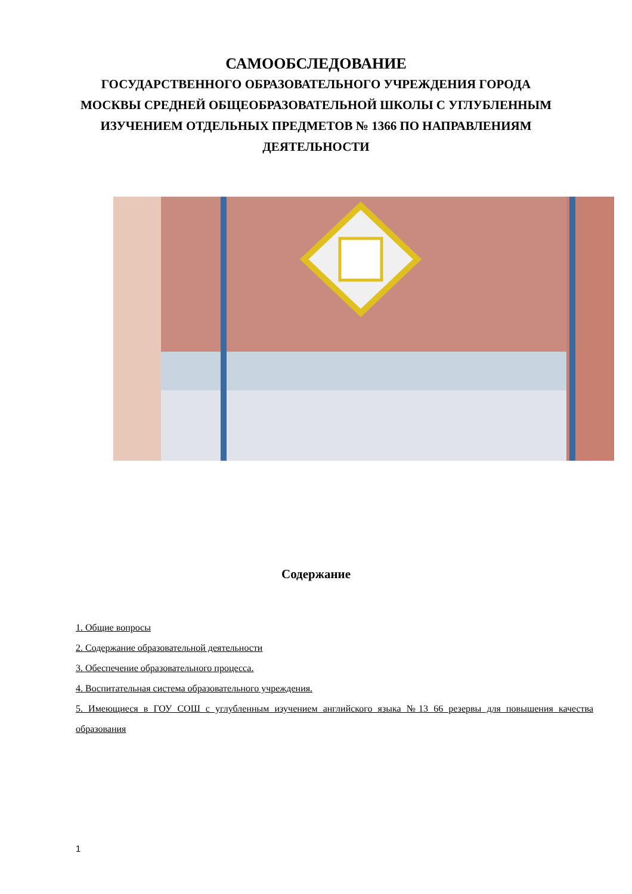САМООБСЛЕДОВАНИЕ
ГОСУДАРСТВЕННОГО ОБРАЗОВАТЕЛЬНОГО УЧРЕЖДЕНИЯ ГОРОДА МОСКВЫ СРЕДНЕЙ ОБЩЕОБРАЗОВАТЕЛЬНОЙ ШКОЛЫ С УГЛУБЛЕННЫМ ИЗУЧЕНИЕМ ОТДЕЛЬНЫХ ПРЕДМЕТОВ № 1366 ПО НАПРАВЛЕНИЯМ ДЕЯТЕЛЬНОСТИ
Содержание
1. Общие вопросы
2. Содержание образовательной деятельности
3. Обеспечение образовательного процесса.
4. Воспитательная система образовательного учреждения.
5. Имеющиеся в ГОУ СОШ с углубленным изучением английского языка №13 66 резервы для повышения качества образования
1